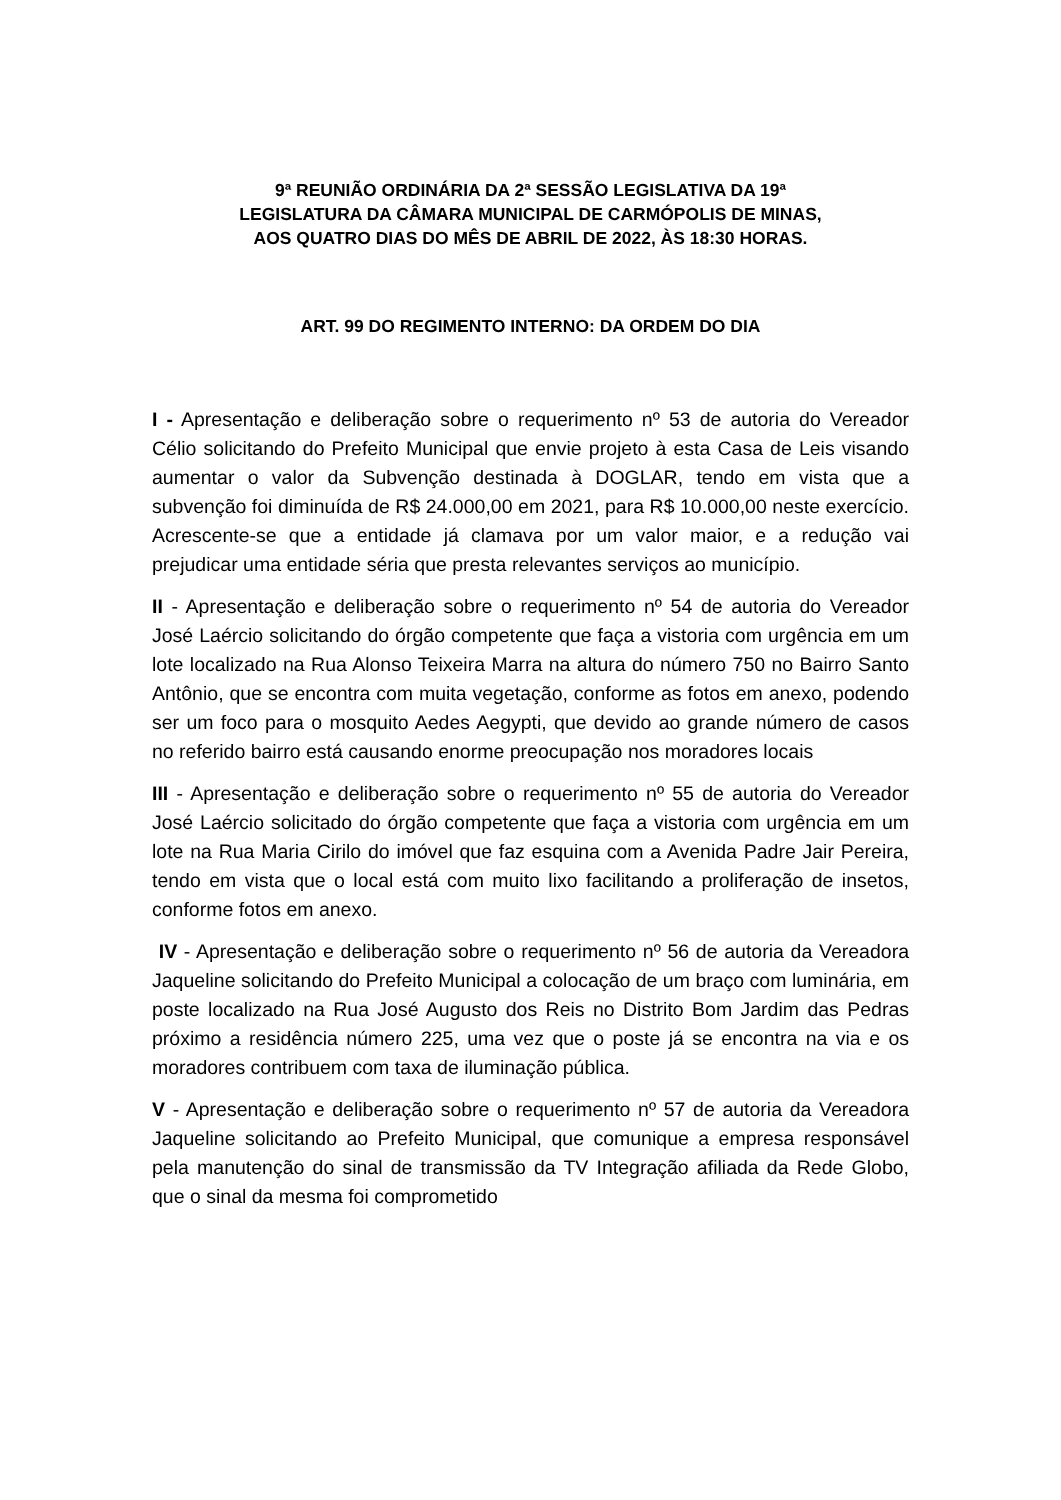9ª REUNIÃO ORDINÁRIA DA 2ª SESSÃO LEGISLATIVA DA 19ª
LEGISLATURA DA CÂMARA MUNICIPAL DE CARMÓPOLIS DE MINAS,
AOS QUATRO DIAS DO MÊS DE ABRIL DE 2022, ÀS 18:30 HORAS.
ART. 99 DO REGIMENTO INTERNO: DA ORDEM DO DIA
I - Apresentação e deliberação sobre o requerimento nº 53 de autoria do Vereador Célio solicitando do Prefeito Municipal que envie projeto à esta Casa de Leis visando aumentar o valor da Subvenção destinada à DOGLAR, tendo em vista que a subvenção foi diminuída de R$ 24.000,00 em 2021, para R$ 10.000,00 neste exercício. Acrescente-se que a entidade já clamava por um valor maior, e a redução vai prejudicar uma entidade séria que presta relevantes serviços ao município.
II - Apresentação e deliberação sobre o requerimento nº 54 de autoria do Vereador José Laércio solicitando do órgão competente que faça a vistoria com urgência em um lote localizado na Rua Alonso Teixeira Marra na altura do número 750 no Bairro Santo Antônio, que se encontra com muita vegetação, conforme as fotos em anexo, podendo ser um foco para o mosquito Aedes Aegypti, que devido ao grande número de casos no referido bairro está causando enorme preocupação nos moradores locais
III - Apresentação e deliberação sobre o requerimento nº 55 de autoria do Vereador José Laércio solicitado do órgão competente que faça a vistoria com urgência em um lote na Rua Maria Cirilo do imóvel que faz esquina com a Avenida Padre Jair Pereira, tendo em vista que o local está com muito lixo facilitando a proliferação de insetos, conforme fotos em anexo.
IV - Apresentação e deliberação sobre o requerimento nº 56 de autoria da Vereadora Jaqueline solicitando do Prefeito Municipal a colocação de um braço com luminária, em poste localizado na Rua José Augusto dos Reis no Distrito Bom Jardim das Pedras próximo a residência número 225, uma vez que o poste já se encontra na via e os moradores contribuem com taxa de iluminação pública.
V - Apresentação e deliberação sobre o requerimento nº 57 de autoria da Vereadora Jaqueline solicitando ao Prefeito Municipal, que comunique a empresa responsável pela manutenção do sinal de transmissão da TV Integração afiliada da Rede Globo, que o sinal da mesma foi comprometido